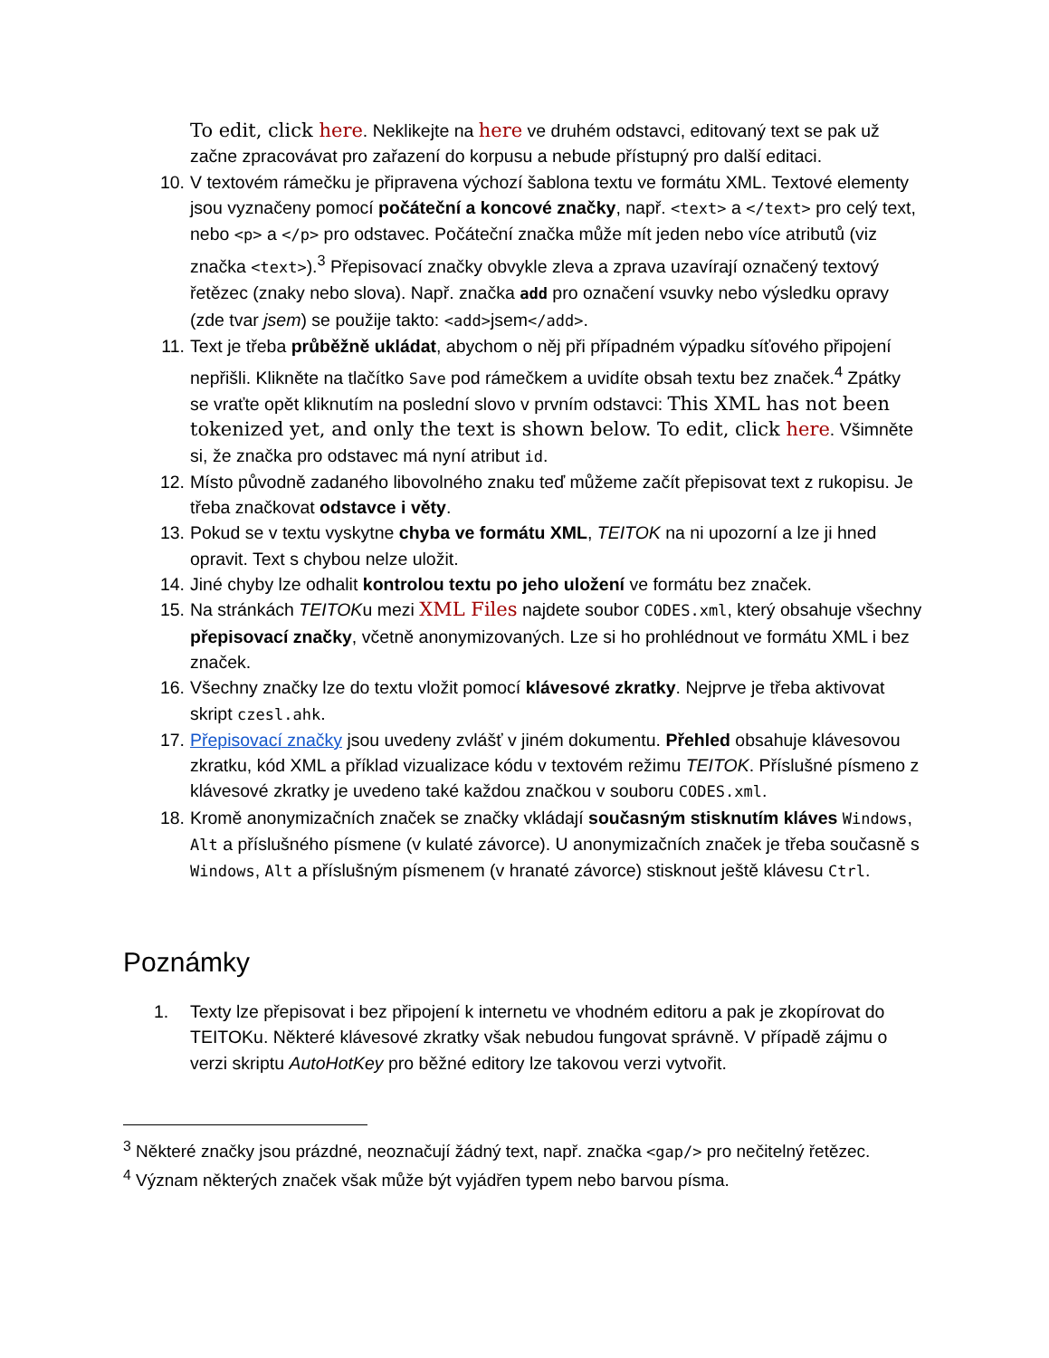To edit, click here. Neklikejte na here ve druhém odstavci, editovaný text se pak už začne zpracovávat pro zařazení do korpusu a nebude přístupný pro další editaci.
10. V textovém rámečku je připravena výchozí šablona textu ve formátu XML. Textové elementy jsou vyznačeny pomocí počáteční a koncové značky, např. <text> a </text> pro celý text, nebo <p> a </p> pro odstavec. Počáteční značka může mít jeden nebo více atributů (viz značka <text>).<sup>3</sup> Přepisovací značky obvykle zleva a zprava uzavírají označený textový řetězec (znaky nebo slova). Např. značka add pro označení vsuvky nebo výsledku opravy (zde tvar jsem) se použije takto: <add>jsem</add>.
11. Text je třeba průběžně ukládat, abychom o něj při případném výpadku síťového připojení nepřišli. Klikněte na tlačítko Save pod rámečkem a uvidíte obsah textu bez značek.<sup>4</sup> Zpátky se vraťte opět kliknutím na poslední slovo v prvním odstavci: This XML has not been tokenized yet, and only the text is shown below. To edit, click here. Všimněte si, že značka pro odstavec má nyní atribut id.
12. Místo původně zadaného libovolného znaku teď můžeme začít přepisovat text z rukopisu. Je třeba značkovat odstavce i věty.
13. Pokud se v textu vyskytne chyba ve formátu XML, TEITOK na ni upozorní a lze ji hned opravit. Text s chybou nelze uložit.
14. Jiné chyby lze odhalit kontrolou textu po jeho uložení ve formátu bez značek.
15. Na stránkách TEITOKu mezi XML Files najdete soubor CODES.xml, který obsahuje všechny přepisovací značky, včetně anonymizovaných. Lze si ho prohlédnout ve formátu XML i bez značek.
16. Všechny značky lze do textu vložit pomocí klávesové zkratky. Nejprve je třeba aktivovat skript czesl.ahk.
17. Přepisovací značky jsou uvedeny zvlášť v jiném dokumentu. Přehled obsahuje klávesovou zkratku, kód XML a příklad vizualizace kódu v textovém režimu TEITOK. Příslušné písmeno z klávesové zkratky je uvedeno také každou značkou v souboru CODES.xml.
18. Kromě anonymizačních značek se značky vkládají současným stisknutím kláves Windows, Alt a příslušného písmene (v kulaté závorce). U anonymizačních značek je třeba současně s Windows, Alt a příslušným písmenem (v hranaté závorce) stisknout ještě klávesu Ctrl.
Poznámky
1. Texty lze přepisovat i bez připojení k internetu ve vhodném editoru a pak je zkopírovat do TEITOKu. Některé klávesové zkratky však nebudou fungovat správně. V případě zájmu o verzi skriptu AutoHotKey pro běžné editory lze takovou verzi vytvořit.
<sup>3</sup> Některé značky jsou prázdné, neoznačují žádný text, např. značka <gap/> pro nečitelný řetězec.
<sup>4</sup> Význam některých značek však může být vyjádřen typem nebo barvou písma.